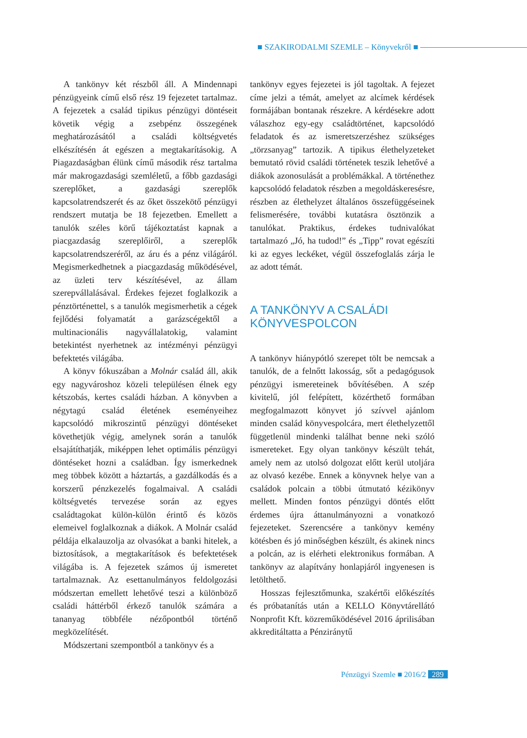■ SZAKIRODALMI SZEMLE – Könyvekről ■
A tankönyv két részből áll. A Mindennapi pénzügyeink című első rész 19 fejezetet tartalmaz. A fejezetek a család tipikus pénzügyi döntéseit követik végig a zsebpénz összegének meghatározásától a családi költségvetés elkészítésén át egészen a megtakarításokig. A Piagazdaságban élünk című második rész tartalma már makrogazdasági szemléletű, a főbb gazdasági szereplőket, a gazdasági szereplők kapcsolatrendszerét és az őket összekötő pénzügyi rendszert mutatja be 18 fejezetben. Emellett a tanulók széles körű tájékoztatást kapnak a piacgazdaság szereplőiről, a szereplők kapcsolatrendszeréről, az áru és a pénz világáról. Megismerkedhetnek a piacgazdaság működésével, az üzleti terv készítésével, az állam szerepvállalásával. Érdekes fejezet foglalkozik a pénztörténettel, s a tanulók megismerhetik a cégek fejlődési folyamatát a garázscégektől a multinacionális nagyvállalatokig, valamint betekintést nyerhetnek az intézményi pénzügyi befektetés világába.
A könyv fókuszában a Molnár család áll, akik egy nagyvároshoz közeli településen élnek egy kétszobás, kertes családi házban. A könyvben a négytagú család életének eseményeihez kapcsolódó mikroszintű pénzügyi döntéseket követhetjük végig, amelynek során a tanulók elsajátíthatják, miképpen lehet optimális pénzügyi döntéseket hozni a családban. Így ismerkednek meg többek között a háztartás, a gazdálkodás és a korszerű pénzkezelés fogalmaival. A családi költségvetés tervezése során az egyes családtagokat külön-külön érintő és közös elemeivel foglalkoznak a diákok. A Molnár család példája elkalauzolja az olvasókat a banki hitelek, a biztosítások, a megtakarítások és befektetések világába is. A fejezetek számos új ismeretet tartalmaznak. Az esettanulmányos feldolgozási módszertan emellett lehetővé teszi a különböző családi háttérből érkező tanulók számára a tananyag többféle nézőpontból történő megközelítését.
Módszertani szempontból a tankönyv és a
tankönyv egyes fejezetei is jól tagoltak. A fejezet címe jelzi a témát, amelyet az alcímek kérdések formájában bontanak részekre. A kérdésekre adott válaszhoz egy-egy családtörténet, kapcsolódó feladatok és az ismeretszerzéshez szükséges „törzsanyag” tartozik. A tipikus élethelyzeteket bemutató rövid családi történetek teszik lehetővé a diákok azonosulását a problémákkal. A történethez kapcsolódó feladatok részben a megoldáskeresésre, részben az élethelyzet általános összefüggéseinek felismerésére, további kutatásra ösztönzik a tanulókat. Praktikus, érdekes tudnivalókat tartalmazó „Jó, ha tudod!” és „Tipp” rovat egészíti ki az egyes leckéket, végül összefoglalás zárja le az adott témát.
A TANKÖNYV A CSALÁDI
KÖNYVESPOLCON
A tankönyv hiánypótló szerepet tölt be nemcsak a tanulók, de a felnőtt lakosság, sőt a pedagógusok pénzügyi ismereteinek bővítésében. A szép kivitelű, jól felépített, közérthető formában megfogalmazott könyvet jó szívvel ajánlom minden család könyvespolcára, mert élethelyzettől függetlenül mindenki találhat benne neki szóló ismereteket. Egy olyan tankönyv készült tehát, amely nem az utolsó dolgozat előtt kerül utoljára az olvasó kezébe. Ennek a könyvnek helye van a családok polcain a többi útmutató kézikönyv mellett. Minden fontos pénzügyi döntés előtt érdemes újra áttanulmányozni a vonatkozó fejezeteket. Szerencsére a tankönyv kemény kötésben és jó minőségben készült, és akinek nincs a polcán, az is elérheti elektronikus formában. A tankönyv az alapítvány honlapjáról ingyenesen is letölthető.
Hosszas fejlesztőmunka, szakértői előkészítés és próbatanítás után a KELLO Könyvtárellátó Nonprofit Kft. közreműködésével 2016 áprilisában akkreditáltatta a Pénziránytű
Pénzügyi Szemle ■ 2016/2 289